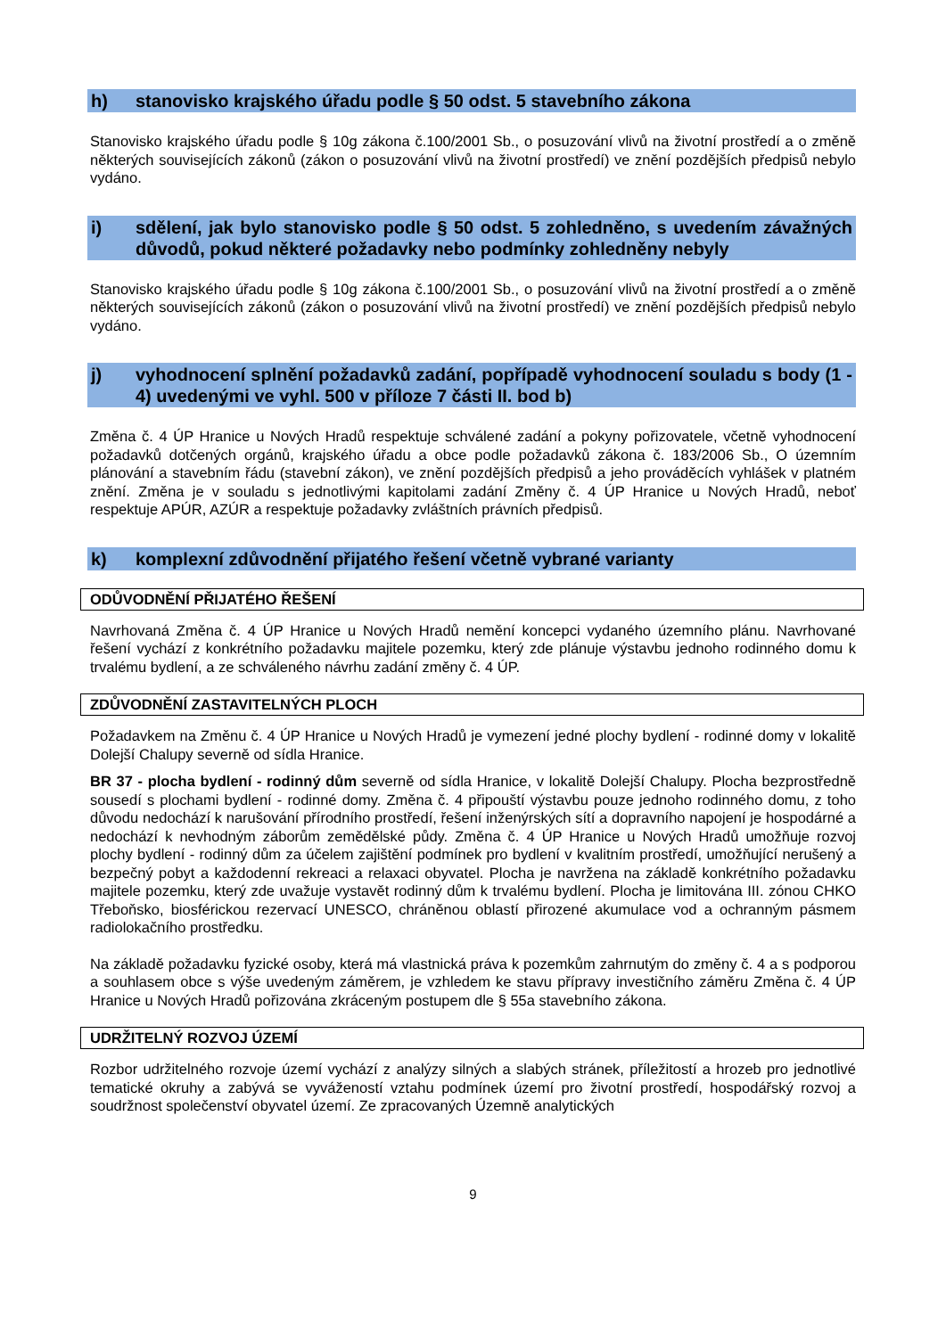h) stanovisko krajského úřadu podle § 50 odst. 5 stavebního zákona
Stanovisko krajského úřadu podle § 10g zákona č.100/2001 Sb., o posuzování vlivů na životní prostředí a o změně některých souvisejících zákonů (zákon o posuzování vlivů na životní prostředí) ve znění pozdějších předpisů nebylo vydáno.
i) sdělení, jak bylo stanovisko podle § 50 odst. 5 zohledněno, s uvedením závažných důvodů, pokud některé požadavky nebo podmínky zohledněny nebyly
Stanovisko krajského úřadu podle § 10g zákona č.100/2001 Sb., o posuzování vlivů na životní prostředí a o změně některých souvisejících zákonů (zákon o posuzování vlivů na životní prostředí) ve znění pozdějších předpisů nebylo vydáno.
j) vyhodnocení splnění požadavků zadání, popřípadě vyhodnocení souladu s body (1 - 4) uvedenými ve vyhl. 500 v příloze 7 části II. bod b)
Změna č. 4 ÚP Hranice u Nových Hradů respektuje schválené zadání a pokyny pořizovatele, včetně vyhodnocení požadavků dotčených orgánů, krajského úřadu a obce podle požadavků zákona č. 183/2006 Sb., O územním plánování a stavebním řádu (stavební zákon), ve znění pozdějších předpisů a jeho prováděcích vyhlášek v platném znění. Změna je v souladu s jednotlivými kapitolami zadání Změny č. 4 ÚP Hranice u Nových Hradů, neboť respektuje APÚR, AZÚR a respektuje požadavky zvláštních právních předpisů.
k) komplexní zdůvodnění přijatého řešení včetně vybrané varianty
ODŮVODNĚNÍ PŘIJATÉHO ŘEŠENÍ
Navrhovaná Změna č. 4 ÚP Hranice u Nových Hradů nemění koncepci vydaného územního plánu. Navrhované řešení vychází z konkrétního požadavku majitele pozemku, který zde plánuje výstavbu jednoho rodinného domu k trvalému bydlení, a ze schváleného návrhu zadání změny č. 4 ÚP.
ZDŮVODNĚNÍ ZASTAVITELNÝCH PLOCH
Požadavkem na Změnu č. 4 ÚP Hranice u Nových Hradů je vymezení jedné plochy bydlení - rodinné domy v lokalitě Dolejší Chalupy severně od sídla Hranice.
BR 37 - plocha bydlení - rodinný dům severně od sídla Hranice, v lokalitě Dolejší Chalupy. Plocha bezprostředně sousedí s plochami bydlení - rodinné domy. Změna č. 4 připouští výstavbu pouze jednoho rodinného domu, z toho důvodu nedochází k narušování přírodního prostředí, řešení inženýrských sítí a dopravního napojení je hospodárné a nedochází k nevhodným záborům zemědělské půdy. Změna č. 4 ÚP Hranice u Nových Hradů umožňuje rozvoj plochy bydlení - rodinný dům za účelem zajištění podmínek pro bydlení v kvalitním prostředí, umožňující nerušený a bezpečný pobyt a každodenní rekreaci a relaxaci obyvatel. Plocha je navržena na základě konkrétního požadavku majitele pozemku, který zde uvažuje vystavět rodinný dům k trvalému bydlení. Plocha je limitována III. zónou CHKO Třeboňsko, biosférickou rezervací UNESCO, chráněnou oblastí přirozené akumulace vod a ochranným pásmem radiolokačního prostředku.
Na základě požadavku fyzické osoby, která má vlastnická práva k pozemkům zahrnutým do změny č. 4 a s podporou a souhlasem obce s výše uvedeným záměrem, je vzhledem ke stavu přípravy investičního záměru Změna č. 4 ÚP Hranice u Nových Hradů pořizována zkráceným postupem dle § 55a stavebního zákona.
UDRŽITELNÝ ROZVOJ ÚZEMÍ
Rozbor udržitelného rozvoje území vychází z analýzy silných a slabých stránek, příležitostí a hrozeb pro jednotlivé tematické okruhy a zabývá se vyvážeností vztahu podmínek území pro životní prostředí, hospodářský rozvoj a soudržnost společenství obyvatel území. Ze zpracovaných Územně analytických
9